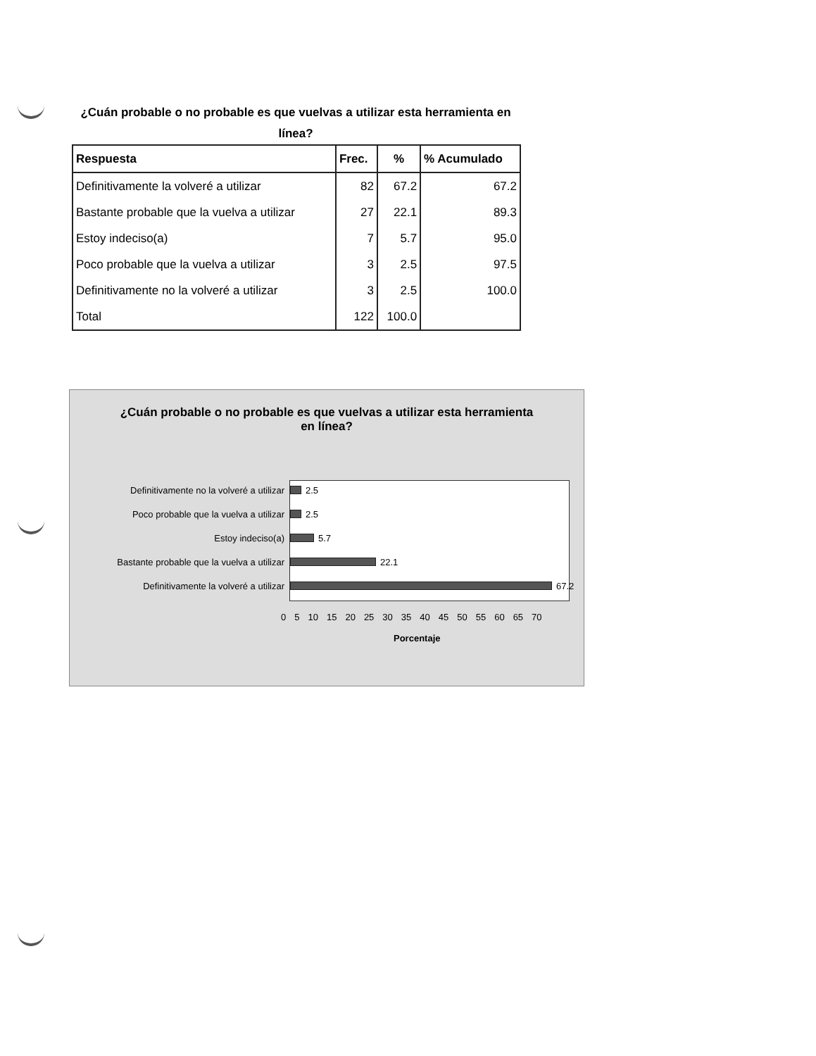¿Cuán probable o no probable es que vuelvas a utilizar esta herramienta en línea?
| Respuesta | Frec. | % | % Acumulado |
| --- | --- | --- | --- |
| Definitivamente la volveré a utilizar | 82 | 67.2 | 67.2 |
| Bastante probable que la vuelva a utilizar | 27 | 22.1 | 89.3 |
| Estoy indeciso(a) | 7 | 5.7 | 95.0 |
| Poco probable que la vuelva a utilizar | 3 | 2.5 | 97.5 |
| Definitivamente no la volveré a utilizar | 3 | 2.5 | 100.0 |
| Total | 122 | 100.0 | |
¿Cuán probable o no probable es que vuelvas a utilizar esta herramienta en línea?
Definitivamente no la volveré a utilizar 2.5
Poco probable que la vuelva a utilizar 2.5
Estoy indeciso(a) 5.7
Bastante probable que la vuelva a utilizar 22.1
Definitivamente la volveré a utilizar 67.2
0 5 10 15 20 25 30 35 40 45 50 55 60 65 70
Porcentaje